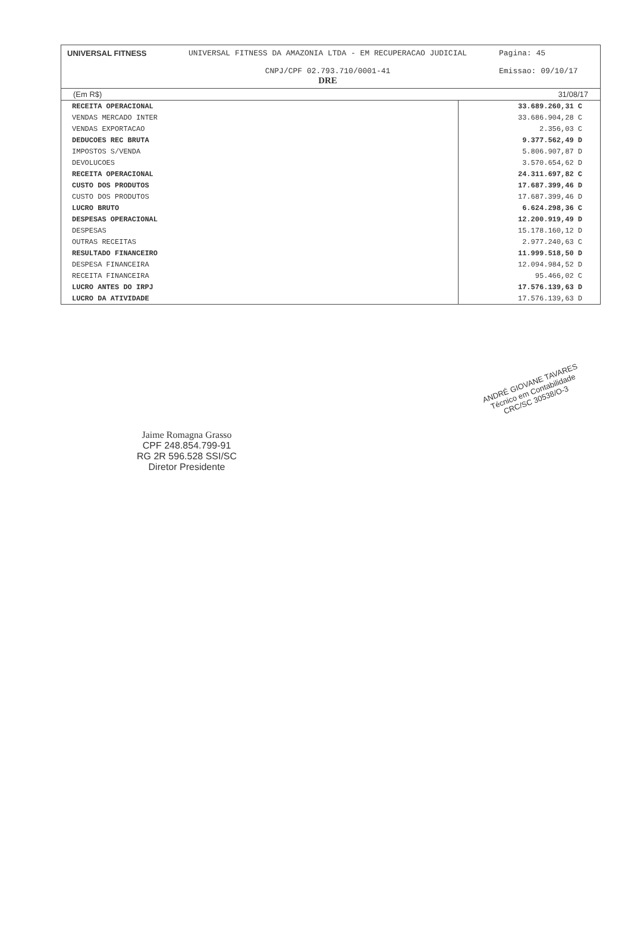UNIVERSAL FITNESS UNIVERSAL FITNESS DA AMAZONIA LTDA - EM RECUPERACAO JUDICIAL
CNPJ/CPF 02.793.710/0001-41
DRE
Pagina: 45
Emissao: 09/10/17
(Em R$) 31/08/17
| RECEITA OPERACIONAL | 33.689.260,31 C |
| VENDAS MERCADO INTER | 33.686.904,28 C |
| VENDAS EXPORTACAO | 2.356,03 C |
| DEDUCOES REC BRUTA | 9.377.562,49 D |
| IMPOSTOS S/VENDA | 5.806.907,87 D |
| DEVOLUCOES | 3.570.654,62 D |
| RECEITA OPERACIONAL | 24.311.697,82 C |
| CUSTO DOS PRODUTOS | 17.687.399,46 D |
| CUSTO DOS PRODUTOS | 17.687.399,46 D |
| LUCRO BRUTO | 6.624.298,36 C |
| DESPESAS OPERACIONAL | 12.200.919,49 D |
| DESPESAS | 15.178.160,12 D |
| OUTRAS RECEITAS | 2.977.240,63 C |
| RESULTADO FINANCEIRO | 11.999.518,50 D |
| DESPESA FINANCEIRA | 12.094.984,52 D |
| RECEITA FINANCEIRA | 95.466,02 C |
| LUCRO ANTES DO IRPJ | 17.576.139,63 D |
| LUCRO DA ATIVIDADE | 17.576.139,63 D |
Jaime Romagna Grasso
CPF 248.854.799-91
RG 2R 596.528 SSI/SC
Diretor Presidente
ANDRÉ GIOVANE TAVARES
Técnico em Contabilidade
CRC/SC 30538/O-3